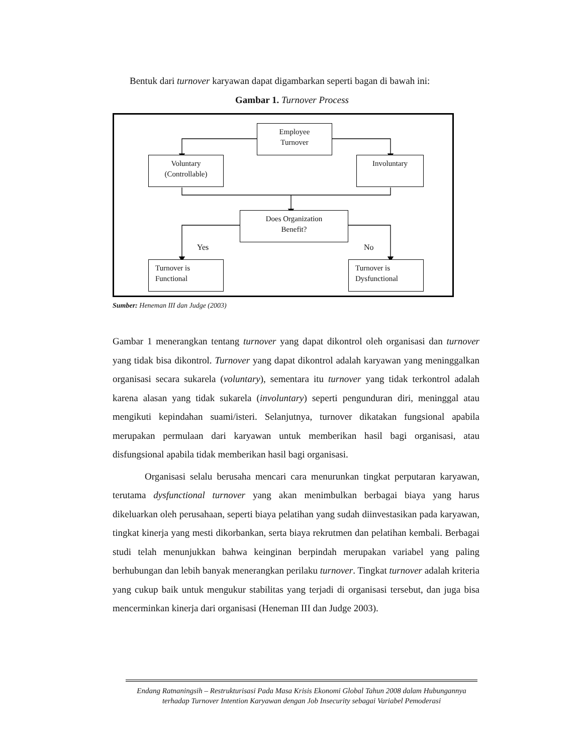Bentuk dari turnover karyawan dapat digambarkan seperti bagan di bawah ini:
Gambar 1. Turnover Process
Employee
Turnover
Voluntary
(Controllable)
Involuntary
Does Organization
Benefit?
Yes No
Turnover is
Functional
Turnover is
Dysfunctional
Sumber: Heneman III dan Judge (2003)
Gambar 1 menerangkan tentang turnover yang dapat dikontrol oleh organisasi dan turnover yang tidak bisa dikontrol. Turnover yang dapat dikontrol adalah karyawan yang meninggalkan organisasi secara sukarela (voluntary), sementara itu turnover yang tidak terkontrol adalah karena alasan yang tidak sukarela (involuntary) seperti pengunduran diri, meninggal atau mengikuti kepindahan suami/isteri. Selanjutnya, turnover dikatakan fungsional apabila merupakan permulaan dari karyawan untuk memberikan hasil bagi organisasi, atau disfungsional apabila tidak memberikan hasil bagi organisasi.
Organisasi selalu berusaha mencari cara menurunkan tingkat perputaran karyawan, terutama dysfunctional turnover yang akan menimbulkan berbagai biaya yang harus dikeluarkan oleh perusahaan, seperti biaya pelatihan yang sudah diinvestasikan pada karyawan, tingkat kinerja yang mesti dikorbankan, serta biaya rekrutmen dan pelatihan kembali. Berbagai studi telah menunjukkan bahwa keinginan berpindah merupakan variabel yang paling berhubungan dan lebih banyak menerangkan perilaku turnover. Tingkat turnover adalah kriteria yang cukup baik untuk mengukur stabilitas yang terjadi di organisasi tersebut, dan juga bisa mencerminkan kinerja dari organisasi (Heneman III dan Judge 2003).
Endang Ratnaningsih – Restrukturisasi Pada Masa Krisis Ekonomi Global Tahun 2008 dalam Hubungannya terhadap Turnover Intention Karyawan dengan Job Insecurity sebagai Variabel Pemoderasi